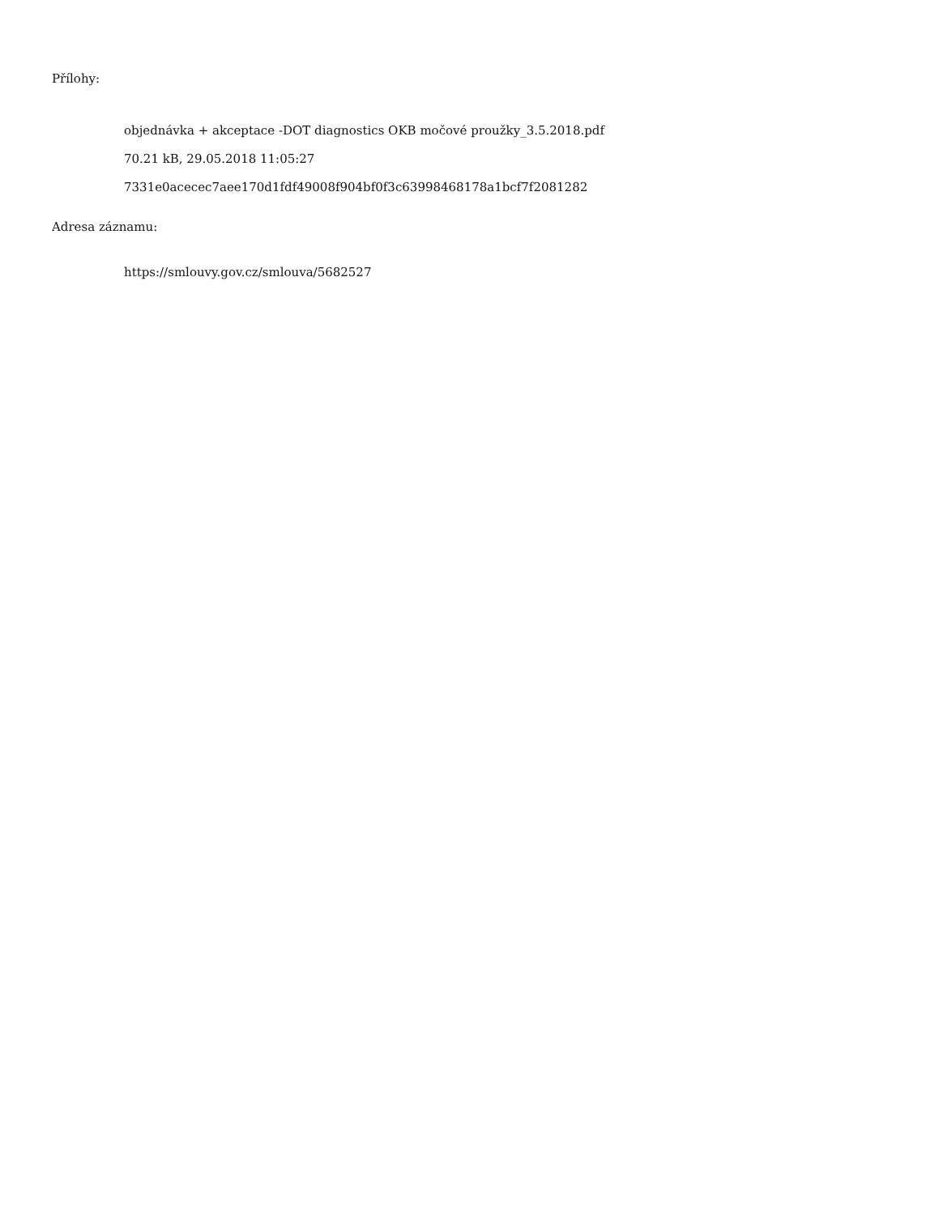Přílohy:
objednávka + akceptace -DOT diagnostics OKB močové proužky_3.5.2018.pdf
70.21 kB, 29.05.2018 11:05:27
7331e0acecec7aee170d1fdf49008f904bf0f3c63998468178a1bcf7f2081282
Adresa záznamu:
https://smlouvy.gov.cz/smlouva/5682527